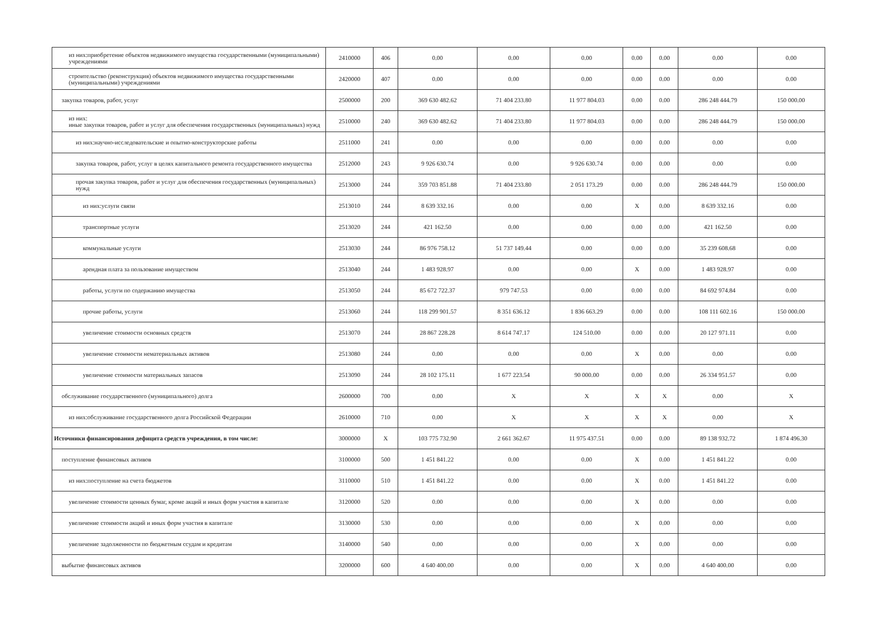| из них:приобретение объектов недвижимого имущества государственными (муниципальными) учреждениями | 2410000 | 406 | 0.00 | 0.00 | 0.00 | 0.00 | 0.00 | 0.00 | 0.00 |
| строительство (реконструкция) объектов недвижимого имущества государственными (муниципальными) учреждениями | 2420000 | 407 | 0.00 | 0.00 | 0.00 | 0.00 | 0.00 | 0.00 | 0.00 |
| закупка товаров, работ, услуг | 2500000 | 200 | 369 630 482.62 | 71 404 233.80 | 11 977 804.03 | 0.00 | 0.00 | 286 248 444.79 | 150 000.00 |
| из них: иные закупки товаров, работ и услуг для обеспечения государственных (муниципальных) нужд | 2510000 | 240 | 369 630 482.62 | 71 404 233.80 | 11 977 804.03 | 0.00 | 0.00 | 286 248 444.79 | 150 000.00 |
| из них:научно-исследовательские и опытно-конструкторские работы | 2511000 | 241 | 0.00 | 0.00 | 0.00 | 0.00 | 0.00 | 0.00 | 0.00 |
| закупка товаров, работ, услуг в целях капитального ремонта государственного имущества | 2512000 | 243 | 9 926 630.74 | 0.00 | 9 926 630.74 | 0.00 | 0.00 | 0.00 | 0.00 |
| прочая закупка товаров, работ и услуг для обеспечения государственных (муниципальных) нужд | 2513000 | 244 | 359 703 851.88 | 71 404 233.80 | 2 051 173.29 | 0.00 | 0.00 | 286 248 444.79 | 150 000.00 |
| из них:услуги связи | 2513010 | 244 | 8 639 332.16 | 0.00 | 0.00 | X | 0.00 | 8 639 332.16 | 0.00 |
| транспортные услуги | 2513020 | 244 | 421 162.50 | 0.00 | 0.00 | 0.00 | 0.00 | 421 162.50 | 0.00 |
| коммунальные услуги | 2513030 | 244 | 86 976 758.12 | 51 737 149.44 | 0.00 | 0.00 | 0.00 | 35 239 608.68 | 0.00 |
| арендная плата за пользование имуществом | 2513040 | 244 | 1 483 928.97 | 0.00 | 0.00 | X | 0.00 | 1 483 928.97 | 0.00 |
| работы, услуги по содержанию имущества | 2513050 | 244 | 85 672 722.37 | 979 747.53 | 0.00 | 0.00 | 0.00 | 84 692 974.84 | 0.00 |
| прочие работы, услуги | 2513060 | 244 | 118 299 901.57 | 8 351 636.12 | 1 836 663.29 | 0.00 | 0.00 | 108 111 602.16 | 150 000.00 |
| увеличение стоимости основных средств | 2513070 | 244 | 28 867 228.28 | 8 614 747.17 | 124 510.00 | 0.00 | 0.00 | 20 127 971.11 | 0.00 |
| увеличение стоимости нематериальных активов | 2513080 | 244 | 0.00 | 0.00 | 0.00 | X | 0.00 | 0.00 | 0.00 |
| увеличение стоимости материальных запасов | 2513090 | 244 | 28 102 175.11 | 1 677 223.54 | 90 000.00 | 0.00 | 0.00 | 26 334 951.57 | 0.00 |
| обслуживание государственного (муниципального) долга | 2600000 | 700 | 0.00 | X | X | X | X | 0.00 | X |
| из них:обслуживание государственного долга Российской Федерации | 2610000 | 710 | 0.00 | X | X | X | X | 0.00 | X |
| Источники финансирования дефицита средств учреждения, в том числе: | 3000000 | X | 103 775 732.90 | 2 661 362.67 | 11 975 437.51 | 0.00 | 0.00 | 89 138 932.72 | 1 874 496.30 |
| поступление финансовых активов | 3100000 | 500 | 1 451 841.22 | 0.00 | 0.00 | X | 0.00 | 1 451 841.22 | 0.00 |
| из них:поступление на счета бюджетов | 3110000 | 510 | 1 451 841.22 | 0.00 | 0.00 | X | 0.00 | 1 451 841.22 | 0.00 |
| увеличение стоимости ценных бумаг, кроме акций и иных форм участия в капитале | 3120000 | 520 | 0.00 | 0.00 | 0.00 | X | 0.00 | 0.00 | 0.00 |
| увеличение стоимости акций и иных форм участия в капитале | 3130000 | 530 | 0.00 | 0.00 | 0.00 | X | 0.00 | 0.00 | 0.00 |
| увеличение задолженности по бюджетным ссудам и кредитам | 3140000 | 540 | 0.00 | 0.00 | 0.00 | X | 0.00 | 0.00 | 0.00 |
| выбытие финансовых активов | 3200000 | 600 | 4 640 400.00 | 0.00 | 0.00 | X | 0.00 | 4 640 400.00 | 0.00 |